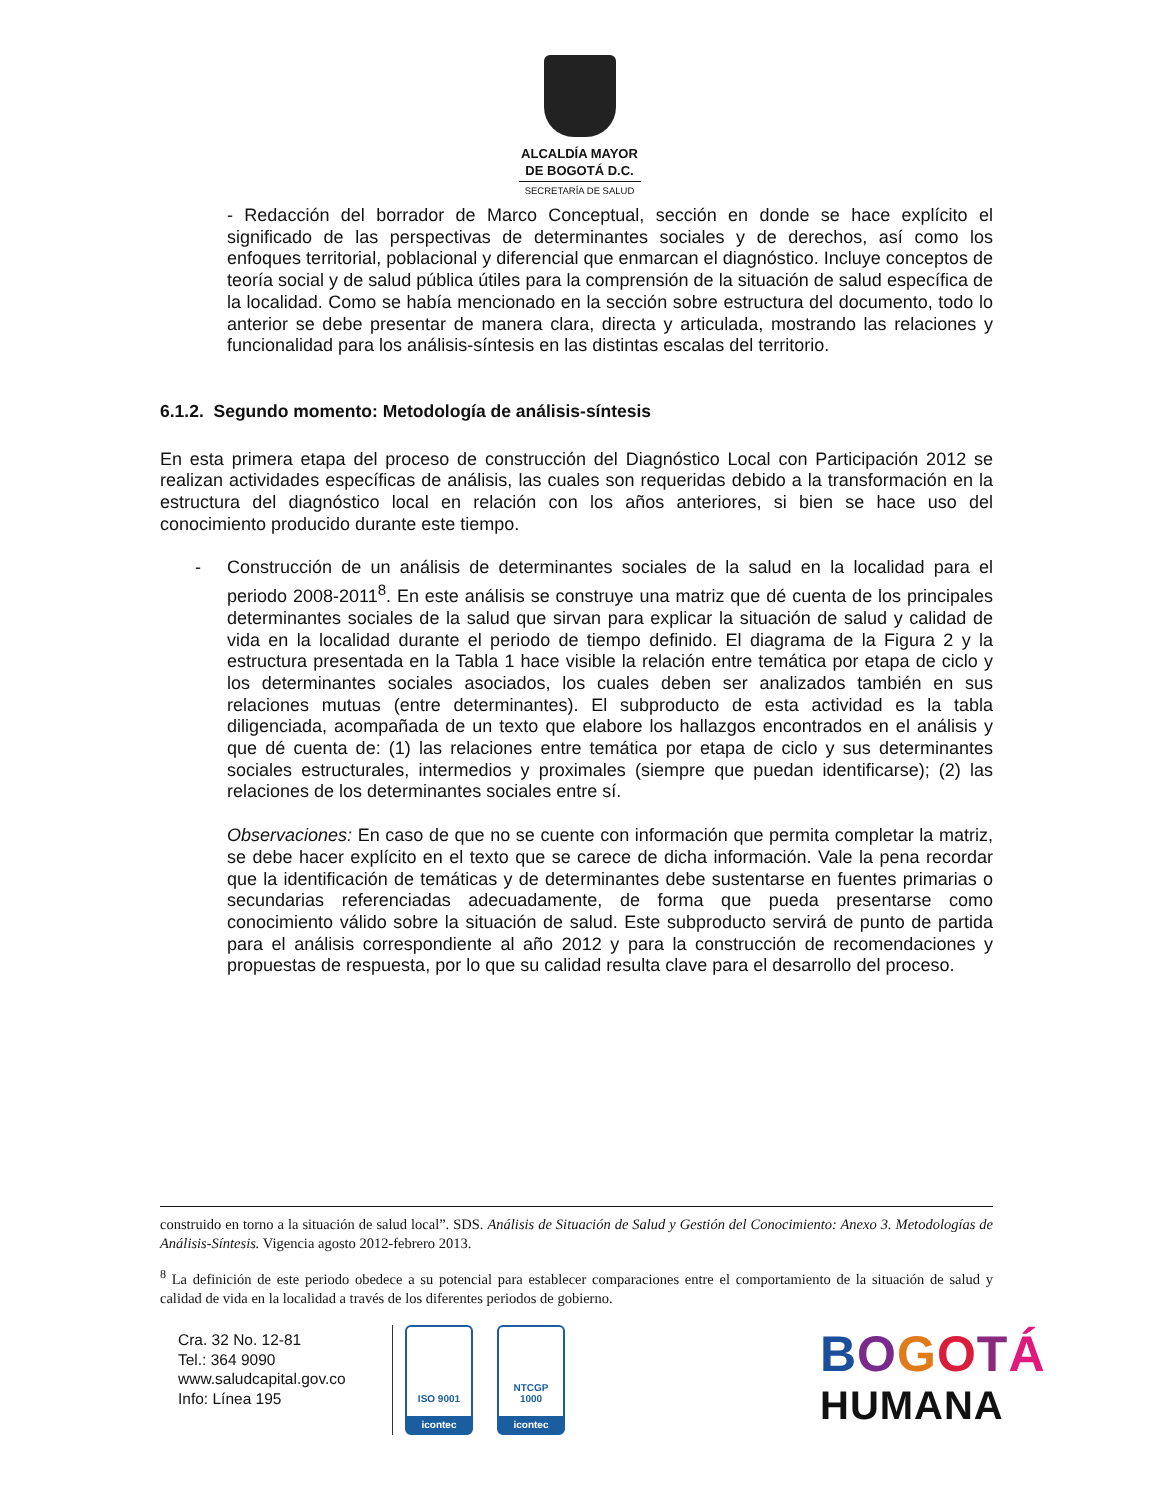ALCALDÍA MAYOR
DE BOGOTÁ D.C.
SECRETARÍA DE SALUD
- Redacción del borrador de Marco Conceptual, sección en donde se hace explícito el significado de las perspectivas de determinantes sociales y de derechos, así como los enfoques territorial, poblacional y diferencial que enmarcan el diagnóstico. Incluye conceptos de teoría social y de salud pública útiles para la comprensión de la situación de salud específica de la localidad. Como se había mencionado en la sección sobre estructura del documento, todo lo anterior se debe presentar de manera clara, directa y articulada, mostrando las relaciones y funcionalidad para los análisis-síntesis en las distintas escalas del territorio.
6.1.2. Segundo momento: Metodología de análisis-síntesis
En esta primera etapa del proceso de construcción del Diagnóstico Local con Participación 2012 se realizan actividades específicas de análisis, las cuales son requeridas debido a la transformación en la estructura del diagnóstico local en relación con los años anteriores, si bien se hace uso del conocimiento producido durante este tiempo.
- Construcción de un análisis de determinantes sociales de la salud en la localidad para el periodo 2008-2011<sup>8</sup>. En este análisis se construye una matriz que dé cuenta de los principales determinantes sociales de la salud que sirvan para explicar la situación de salud y calidad de vida en la localidad durante el periodo de tiempo definido. El diagrama de la Figura 2 y la estructura presentada en la Tabla 1 hace visible la relación entre temática por etapa de ciclo y los determinantes sociales asociados, los cuales deben ser analizados también en sus relaciones mutuas (entre determinantes). El subproducto de esta actividad es la tabla diligenciada, acompañada de un texto que elabore los hallazgos encontrados en el análisis y que dé cuenta de: (1) las relaciones entre temática por etapa de ciclo y sus determinantes sociales estructurales, intermedios y proximales (siempre que puedan identificarse); (2) las relaciones de los determinantes sociales entre sí.
Observaciones: En caso de que no se cuente con información que permita completar la matriz, se debe hacer explícito en el texto que se carece de dicha información. Vale la pena recordar que la identificación de temáticas y de determinantes debe sustentarse en fuentes primarias o secundarias referenciadas adecuadamente, de forma que pueda presentarse como conocimiento válido sobre la situación de salud. Este subproducto servirá de punto de partida para el análisis correspondiente al año 2012 y para la construcción de recomendaciones y propuestas de respuesta, por lo que su calidad resulta clave para el desarrollo del proceso.
construido en torno a la situación de salud local”. SDS. Análisis de Situación de Salud y Gestión del Conocimiento: Anexo 3. Metodologías de Análisis-Síntesis. Vigencia agosto 2012-febrero 2013.
<sup>8</sup> La definición de este periodo obedece a su potencial para establecer comparaciones entre el comportamiento de la situación de salud y calidad de vida en la localidad a través de los diferentes periodos de gobierno.
Cra. 32 No. 12-81
Tel.: 364 9090
www.saludcapital.gov.co
Info: Línea 195
ISO 9001
icontec
NTCGP
1000
icontec
BOGOTÁ
HUMANA